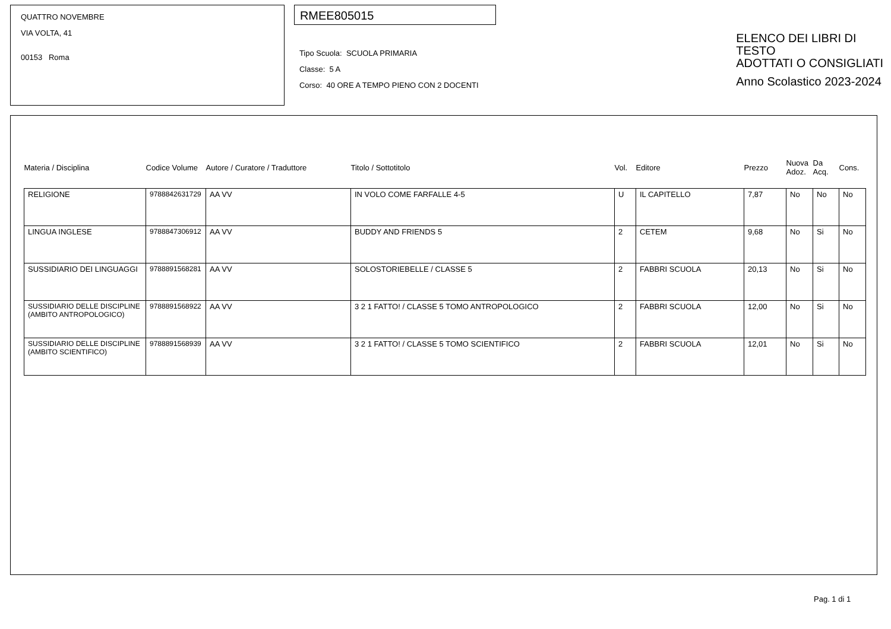QUATTRO NOVEMBRE
VIA VOLTA, 41
00153 Roma
RMEE805015
Tipo Scuola: SCUOLA PRIMARIA
Classe: 5 A
Corso: 40 ORE A TEMPO PIENO CON 2 DOCENTI
ELENCO DEI LIBRI DI TESTO
ADOTTATI O CONSIGLIATI
Anno Scolastico 2023-2024
| Materia / Disciplina | Codice Volume | Autore / Curatore / Traduttore | Titolo / Sottotitolo | Vol. | Editore | Prezzo | Nuova Adoz. | Da Acq. | Cons. |
| --- | --- | --- | --- | --- | --- | --- | --- | --- | --- |
| RELIGIONE | 9788842631729 | AA VV | IN VOLO COME FARFALLE 4-5 | U | IL CAPITELLO | 7,87 | No | No | No |
| LINGUA INGLESE | 9788847306912 | AA VV | BUDDY AND FRIENDS 5 | 2 | CETEM | 9,68 | No | Si | No |
| SUSSIDIARIO DEI LINGUAGGI | 9788891568281 | AA VV | SOLOSTORIEBELLE / CLASSE 5 | 2 | FABBRI SCUOLA | 20,13 | No | Si | No |
| SUSSIDIARIO DELLE DISCIPLINE (AMBITO ANTROPOLOGICO) | 9788891568922 | AA VV | 3 2 1 FATTO! / CLASSE 5 TOMO ANTROPOLOGICO | 2 | FABBRI SCUOLA | 12,00 | No | Si | No |
| SUSSIDIARIO DELLE DISCIPLINE (AMBITO SCIENTIFICO) | 9788891568939 | AA VV | 3 2 1 FATTO! / CLASSE 5 TOMO SCIENTIFICO | 2 | FABBRI SCUOLA | 12,01 | No | Si | No |
Pag. 1 di 1